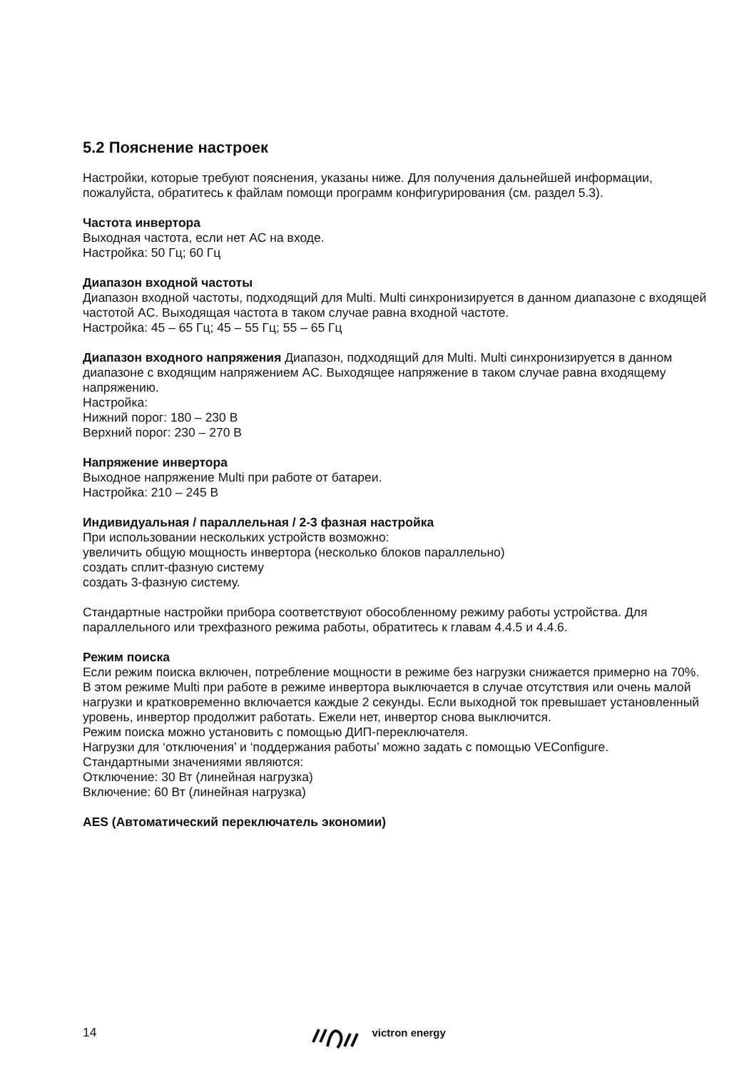5.2 Пояснение настроек
Настройки, которые требуют пояснения, указаны ниже. Для получения дальнейшей информации, пожалуйста, обратитесь к файлам помощи программ конфигурирования (см. раздел 5.3).
Частота инвертора
Выходная частота, если нет AC на входе.
Настройка: 50 Гц; 60 Гц
Диапазон входной частоты
Диапазон входной частоты, подходящий для Multi. Multi синхронизируется в данном диапазоне с входящей частотой AC. Выходящая частота в таком случае равна входной частоте.
Настройка: 45 – 65 Гц; 45 – 55 Гц; 55 – 65 Гц
Диапазон входного напряжения Диапазон, подходящий для Multi. Multi синхронизируется в данном диапазоне с входящим напряжением AC. Выходящее напряжение в таком случае равна входящему напряжению.
Настройка:
Нижний порог: 180 – 230 В
Верхний порог: 230 – 270 В
Напряжение инвертора
Выходное напряжение Multi при работе от батареи.
Настройка: 210 – 245 В
Индивидуальная / параллельная / 2-3 фазная настройка
При использовании нескольких устройств возможно:
увеличить общую мощность инвертора (несколько блоков параллельно)
создать сплит-фазную систему
создать 3-фазную систему.
Стандартные настройки прибора соответствуют обособленному режиму работы устройства. Для параллельного или трехфазного режима работы, обратитесь к главам 4.4.5 и 4.4.6.
Режим поиска
Если режим поиска включен, потребление мощности в режиме без нагрузки снижается примерно на 70%. В этом режиме Multi при работе в режиме инвертора выключается в случае отсутствия или очень малой нагрузки и кратковременно включается каждые 2 секунды. Если выходной ток превышает установленный уровень, инвертор продолжит работать. Ежели нет, инвертор снова выключится.
Режим поиска можно установить с помощью ДИП-переключателя.
Нагрузки для ‘отключения’ и ‘поддержания работы’ можно задать с помощью VEConfigure.
Стандартными значениями являются:
Отключение: 30 Вт (линейная нагрузка)
Включение: 60 Вт (линейная нагрузка)
AES (Автоматический переключатель экономии)
14 victron energy